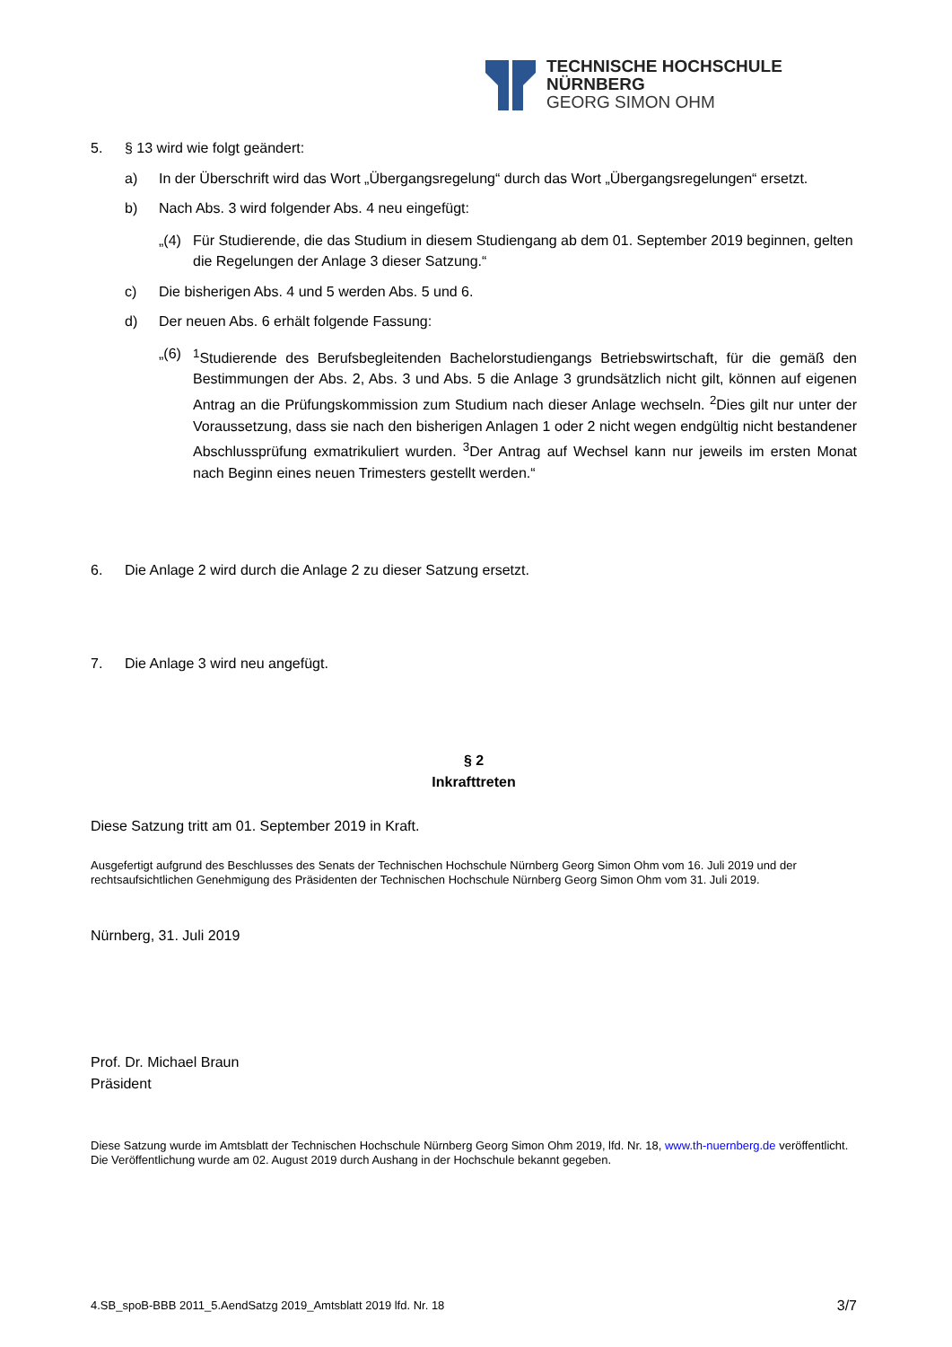TECHNISCHE HOCHSCHULE NÜRNBERG
GEORG SIMON OHM
5. § 13 wird wie folgt geändert:
a) In der Überschrift wird das Wort „Übergangsregelung“ durch das Wort „Übergangsregelungen“ ersetzt.
b) Nach Abs. 3 wird folgender Abs. 4 neu eingefügt:
„(4)
Für Studierende, die das Studium in diesem Studiengang ab dem 01. September 2019 beginnen, gelten die Regelungen der Anlage 3 dieser Satzung.“
c) Die bisherigen Abs. 4 und 5 werden Abs. 5 und 6.
d) Der neuen Abs. 6 erhält folgende Fassung:
„(6)
<sup>1</sup> Studierende des Berufsbegleitenden Bachelorstudiengangs Betriebswirtschaft, für die gemäß den Bestimmungen der Abs. 2, Abs. 3 und Abs. 5 die Anlage 3 grundsätzlich nicht gilt, können auf eigenen Antrag an die Prüfungskommission zum Studium nach dieser Anlage wechseln. <sup>2</sup>Dies gilt nur unter der Voraussetzung, dass sie nach den bisherigen Anlagen 1 oder 2 nicht wegen endgültig nicht bestandener Abschlussprüfung exmatrikuliert wurden. <sup>3</sup>Der Antrag auf Wechsel kann nur jeweils im ersten Monat nach Beginn eines neuen Trimesters gestellt werden.“
6. Die Anlage 2 wird durch die Anlage 2 zu dieser Satzung ersetzt.
7. Die Anlage 3 wird neu angefügt.
§ 2
Inkrafttreten
Diese Satzung tritt am 01. September 2019 in Kraft.
Ausgefertigt aufgrund des Beschlusses des Senats der Technischen Hochschule Nürnberg Georg Simon Ohm vom 16. Juli 2019 und der rechtsaufsichtlichen Genehmigung des Präsidenten der Technischen Hochschule Nürnberg Georg Simon Ohm vom 31. Juli 2019.
Nürnberg, 31. Juli 2019
Prof. Dr. Michael Braun
Präsident
Diese Satzung wurde im Amtsblatt der Technischen Hochschule Nürnberg Georg Simon Ohm 2019, lfd. Nr. 18, www.th-nuernberg.de veröffentlicht. Die Veröffentlichung wurde am 02. August 2019 durch Aushang in der Hochschule bekannt gegeben.
4.SB_spoB-BBB 2011_5.AendSatzg 2019_Amtsblatt 2019 lfd. Nr. 18 3/7